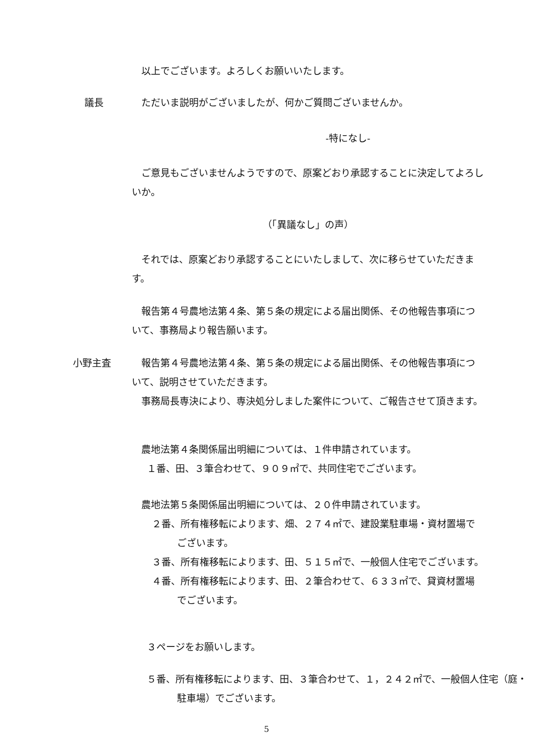以上でございます。よろしくお願いいたします。
議長 ただいま説明がございましたが、何かご質問ございませんか。
-特になし-
ご意見もございませんようですので、原案どおり承認することに決定してよろしいか。
（「異議なし」の声）
それでは、原案どおり承認することにいたしまして、次に移らせていただきます。
報告第４号農地法第４条、第５条の規定による届出関係、その他報告事項について、事務局より報告願います。
小野主査 報告第４号農地法第４条、第５条の規定による届出関係、その他報告事項について、説明させていただきます。
事務局長専決により、専決処分しました案件について、ご報告させて頂きます。
農地法第４条関係届出明細については、１件申請されています。
１番、田、３筆合わせて、９０９㎡で、共同住宅でございます。
農地法第５条関係届出明細については、２０件申請されています。
２番、所有権移転によります、畑、２７４㎡で、建設業駐車場・資材置場でございます。
３番、所有権移転によります、田、５１５㎡で、一般個人住宅でございます。
４番、所有権移転によります、田、２筆合わせて、６３３㎡で、貸資材置場でございます。
３ページをお願いします。
５番、所有権移転によります、田、３筆合わせて、１，２４２㎡で、一般個人住宅（庭・駐車場）でございます。
5